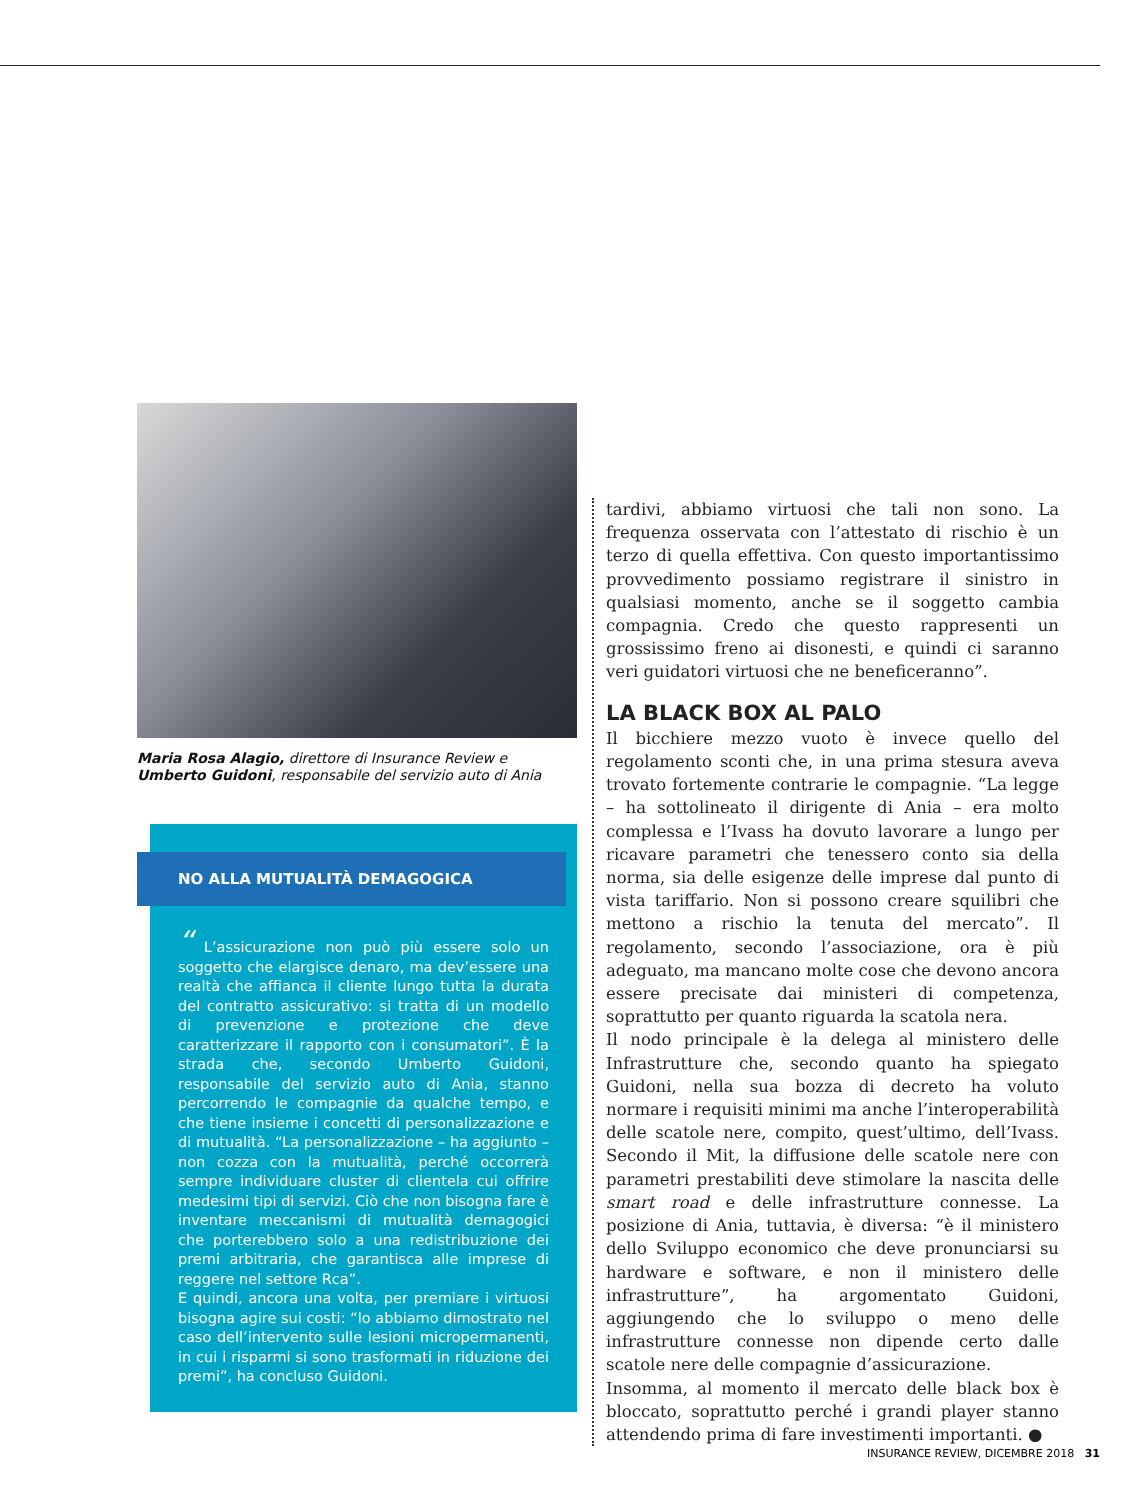Maria Rosa Alagio, direttore di Insurance Review e Umberto Guidoni, responsabile del servizio auto di Ania
NO ALLA MUTUALITÀ DEMAGOGICA
“ L’assicurazione non può più essere solo un soggetto che elargisce denaro, ma dev’essere una realtà che affianca il cliente lungo tutta la durata del contratto assicurativo: si tratta di un modello di prevenzione e protezione che deve caratterizzare il rapporto con i consumatori”. È la strada che, secondo Umberto Guidoni, responsabile del servizio auto di Ania, stanno percorrendo le compagnie da qualche tempo, e che tiene insieme i concetti di personalizzazione e di mutualità. “La personalizzazione – ha aggiunto – non cozza con la mutualità, perché occorrerà sempre individuare cluster di clientela cui offrire medesimi tipi di servizi. Ciò che non bisogna fare è inventare meccanismi di mutualità demagogici che porterebbero solo a una redistribuzione dei premi arbitraria, che garantisca alle imprese di reggere nel settore Rca”.
E quindi, ancora una volta, per premiare i virtuosi bisogna agire sui costi: “lo abbiamo dimostrato nel caso dell’intervento sulle lesioni micropermanenti, in cui i risparmi si sono trasformati in riduzione dei premi”, ha concluso Guidoni.
tardivi, abbiamo virtuosi che tali non sono. La frequenza osservata con l’attestato di rischio è un terzo di quella effettiva. Con questo importantissimo provvedimento possiamo registrare il sinistro in qualsiasi momento, anche se il soggetto cambia compagnia. Credo che questo rappresenti un grossissimo freno ai disonesti, e quindi ci saranno veri guidatori virtuosi che ne beneficeranno”.
LA BLACK BOX AL PALO
Il bicchiere mezzo vuoto è invece quello del regolamento sconti che, in una prima stesura aveva trovato fortemente contrarie le compagnie. “La legge – ha sottolineato il dirigente di Ania – era molto complessa e l’Ivass ha dovuto lavorare a lungo per ricavare parametri che tenessero conto sia della norma, sia delle esigenze delle imprese dal punto di vista tariffario. Non si possono creare squilibri che mettono a rischio la tenuta del mercato”. Il regolamento, secondo l’associazione, ora è più adeguato, ma mancano molte cose che devono ancora essere precisate dai ministeri di competenza, soprattutto per quanto riguarda la scatola nera.
Il nodo principale è la delega al ministero delle Infrastrutture che, secondo quanto ha spiegato Guidoni, nella sua bozza di decreto ha voluto normare i requisiti minimi ma anche l’interoperabilità delle scatole nere, compito, quest’ultimo, dell’Ivass. Secondo il Mit, la diffusione delle scatole nere con parametri prestabiliti deve stimolare la nascita delle smart road e delle infrastrutture connesse. La posizione di Ania, tuttavia, è diversa: “è il ministero dello Sviluppo economico che deve pronunciarsi su hardware e software, e non il ministero delle infrastrutture”, ha argomentato Guidoni, aggiungendo che lo sviluppo o meno delle infrastrutture connesse non dipende certo dalle scatole nere delle compagnie d’assicurazione.
Insomma, al momento il mercato delle black box è bloccato, soprattutto perché i grandi player stanno attendendo prima di fare investimenti importanti. ●
INSURANCE REVIEW, DICEMBRE 2018 31